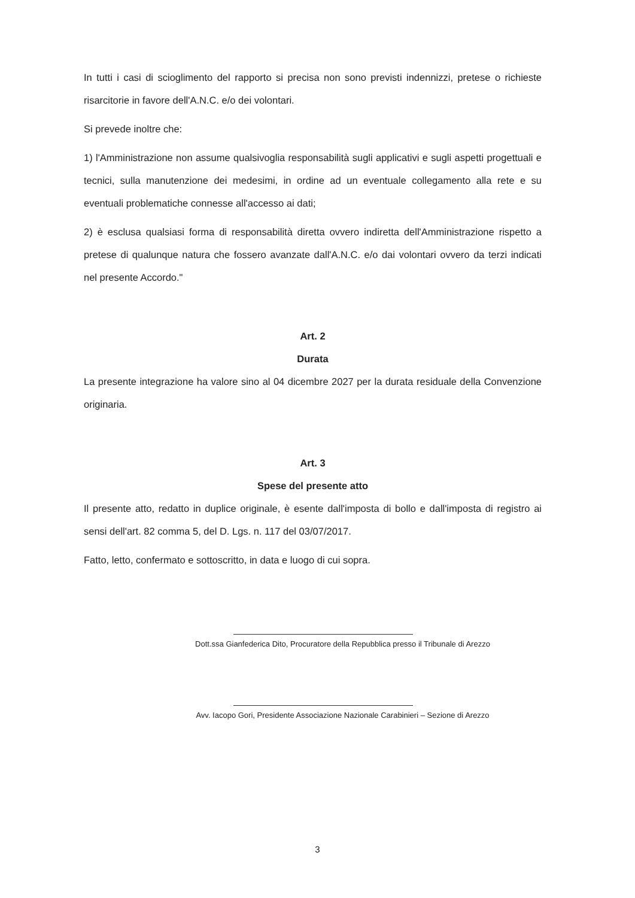In tutti i casi di scioglimento del rapporto si precisa non sono previsti indennizzi, pretese o richieste risarcitorie in favore dell'A.N.C. e/o dei volontari.
Si prevede inoltre che:
1) l'Amministrazione non assume qualsivoglia responsabilità sugli applicativi e sugli aspetti progettuali e tecnici, sulla manutenzione dei medesimi, in ordine ad un eventuale collegamento alla rete e su eventuali problematiche connesse all'accesso ai dati;
2) è esclusa qualsiasi forma di responsabilità diretta ovvero indiretta dell'Amministrazione rispetto a pretese di qualunque natura che fossero avanzate dall'A.N.C. e/o dai volontari ovvero da terzi indicati nel presente Accordo."
Art. 2
Durata
La presente integrazione ha valore sino al 04 dicembre 2027 per la durata residuale della Convenzione originaria.
Art. 3
Spese del presente atto
Il presente atto, redatto in duplice originale, è esente dall'imposta di bollo e dall'imposta di registro ai sensi dell'art. 82 comma 5, del D. Lgs. n. 117 del 03/07/2017.
Fatto, letto, confermato e sottoscritto, in data e luogo di cui sopra.
Dott.ssa Gianfederica Dito, Procuratore della Repubblica presso il Tribunale di Arezzo
Avv. Iacopo Gori, Presidente Associazione Nazionale Carabinieri – Sezione di Arezzo
3